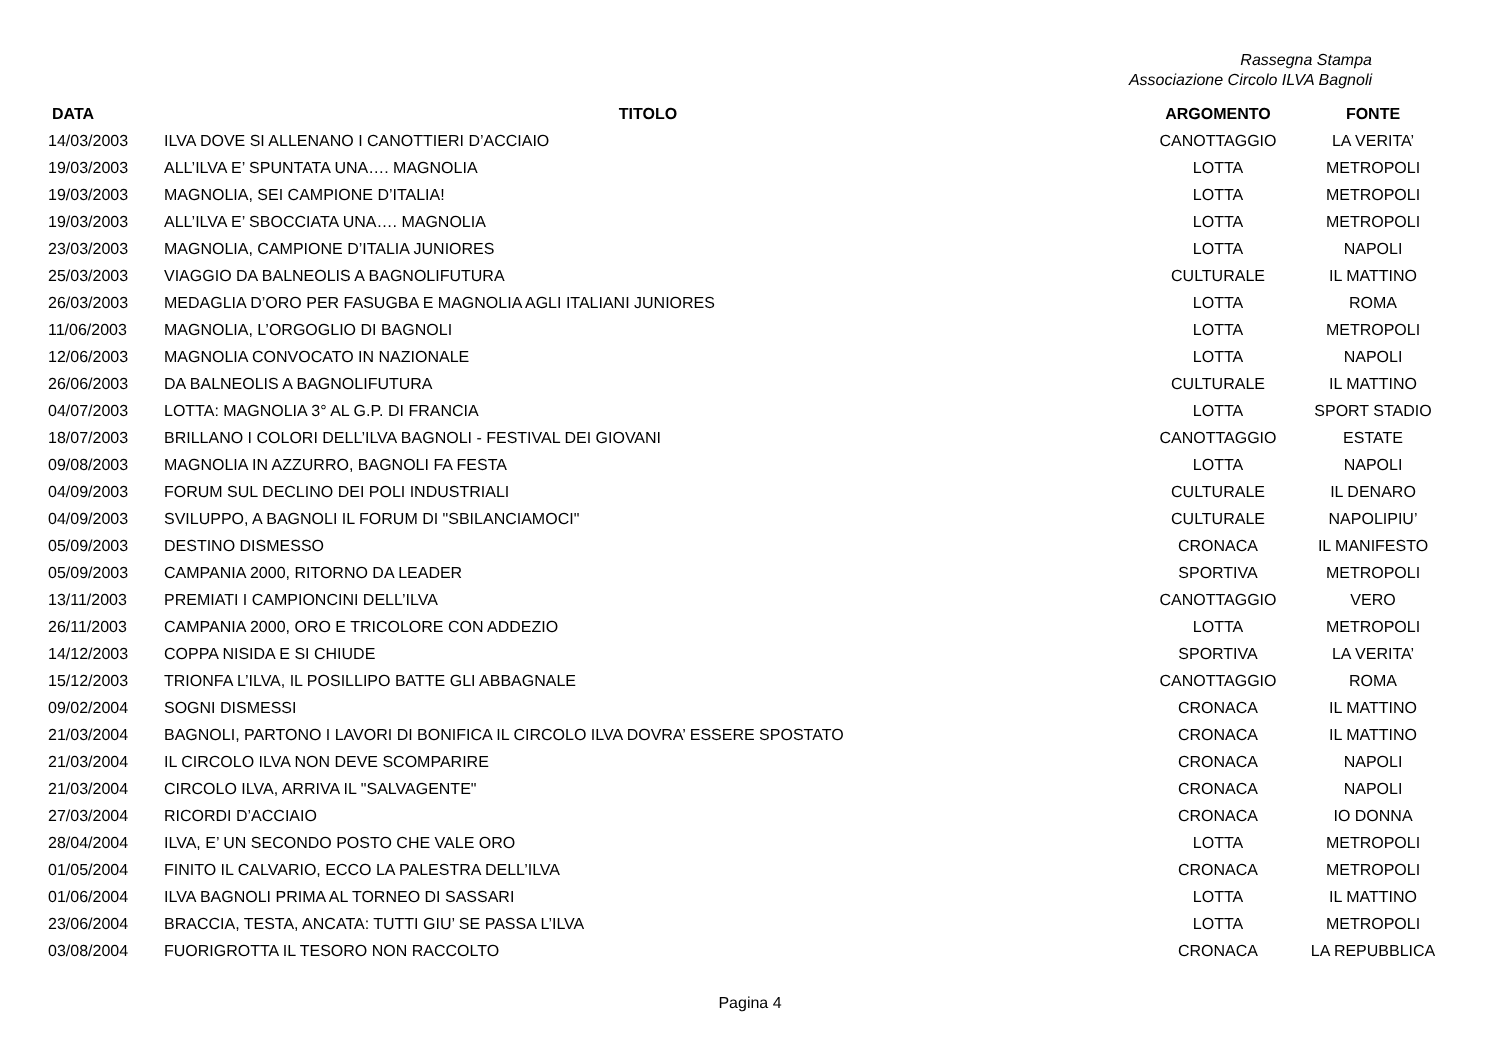Rassegna Stampa
Associazione Circolo ILVA Bagnoli
| DATA | TITOLO | ARGOMENTO | FONTE |
| --- | --- | --- | --- |
| 14/03/2003 | ILVA DOVE SI ALLENANO I CANOTTIERI D’ACCIAIO | CANOTTAGGIO | LA VERITA’ |
| 19/03/2003 | ALL’ILVA E’ SPUNTATA UNA…. MAGNOLIA | LOTTA | METROPOLI |
| 19/03/2003 | MAGNOLIA, SEI CAMPIONE D’ITALIA! | LOTTA | METROPOLI |
| 19/03/2003 | ALL’ILVA E’ SBOCCIATA UNA…. MAGNOLIA | LOTTA | METROPOLI |
| 23/03/2003 | MAGNOLIA, CAMPIONE D’ITALIA JUNIORES | LOTTA | NAPOLI |
| 25/03/2003 | VIAGGIO DA BALNEOLIS A BAGNOLIFUTURA | CULTURALE | IL MATTINO |
| 26/03/2003 | MEDAGLIA D’ORO PER FASUGBA E MAGNOLIA AGLI ITALIANI JUNIORES | LOTTA | ROMA |
| 11/06/2003 | MAGNOLIA, L’ORGOGLIO DI BAGNOLI | LOTTA | METROPOLI |
| 12/06/2003 | MAGNOLIA CONVOCATO IN NAZIONALE | LOTTA | NAPOLI |
| 26/06/2003 | DA BALNEOLIS A BAGNOLIFUTURA | CULTURALE | IL MATTINO |
| 04/07/2003 | LOTTA: MAGNOLIA 3° AL G.P. DI FRANCIA | LOTTA | SPORT STADIO |
| 18/07/2003 | BRILLANO I COLORI DELL’ILVA BAGNOLI - FESTIVAL DEI GIOVANI | CANOTTAGGIO | ESTATE |
| 09/08/2003 | MAGNOLIA IN AZZURRO, BAGNOLI FA FESTA | LOTTA | NAPOLI |
| 04/09/2003 | FORUM SUL DECLINO DEI POLI INDUSTRIALI | CULTURALE | IL DENARO |
| 04/09/2003 | SVILUPPO, A BAGNOLI IL FORUM DI "SBILANCIAMOCI" | CULTURALE | NAPOLIPIU’ |
| 05/09/2003 | DESTINO DISMESSO | CRONACA | IL MANIFESTO |
| 05/09/2003 | CAMPANIA 2000, RITORNO DA LEADER | SPORTIVA | METROPOLI |
| 13/11/2003 | PREMIATI I CAMPIONCINI DELL’ILVA | CANOTTAGGIO | VERO |
| 26/11/2003 | CAMPANIA 2000, ORO E TRICOLORE CON ADDEZIO | LOTTA | METROPOLI |
| 14/12/2003 | COPPA NISIDA E SI CHIUDE | SPORTIVA | LA VERITA’ |
| 15/12/2003 | TRIONFA L’ILVA, IL POSILLIPO BATTE GLI ABBAGNALE | CANOTTAGGIO | ROMA |
| 09/02/2004 | SOGNI DISMESSI | CRONACA | IL MATTINO |
| 21/03/2004 | BAGNOLI, PARTONO I LAVORI DI BONIFICA IL CIRCOLO ILVA DOVRA’ ESSERE SPOSTATO | CRONACA | IL MATTINO |
| 21/03/2004 | IL CIRCOLO ILVA NON DEVE SCOMPARIRE | CRONACA | NAPOLI |
| 21/03/2004 | CIRCOLO ILVA, ARRIVA IL "SALVAGENTE" | CRONACA | NAPOLI |
| 27/03/2004 | RICORDI D’ACCIAIO | CRONACA | IO DONNA |
| 28/04/2004 | ILVA, E’ UN SECONDO POSTO CHE VALE ORO | LOTTA | METROPOLI |
| 01/05/2004 | FINITO IL CALVARIO, ECCO LA PALESTRA DELL’ILVA | CRONACA | METROPOLI |
| 01/06/2004 | ILVA BAGNOLI PRIMA AL TORNEO DI SASSARI | LOTTA | IL MATTINO |
| 23/06/2004 | BRACCIA, TESTA, ANCATA: TUTTI GIU’ SE PASSA L’ILVA | LOTTA | METROPOLI |
| 03/08/2004 | FUORIGROTTA IL TESORO NON RACCOLTO | CRONACA | LA REPUBBLICA |
Pagina 4